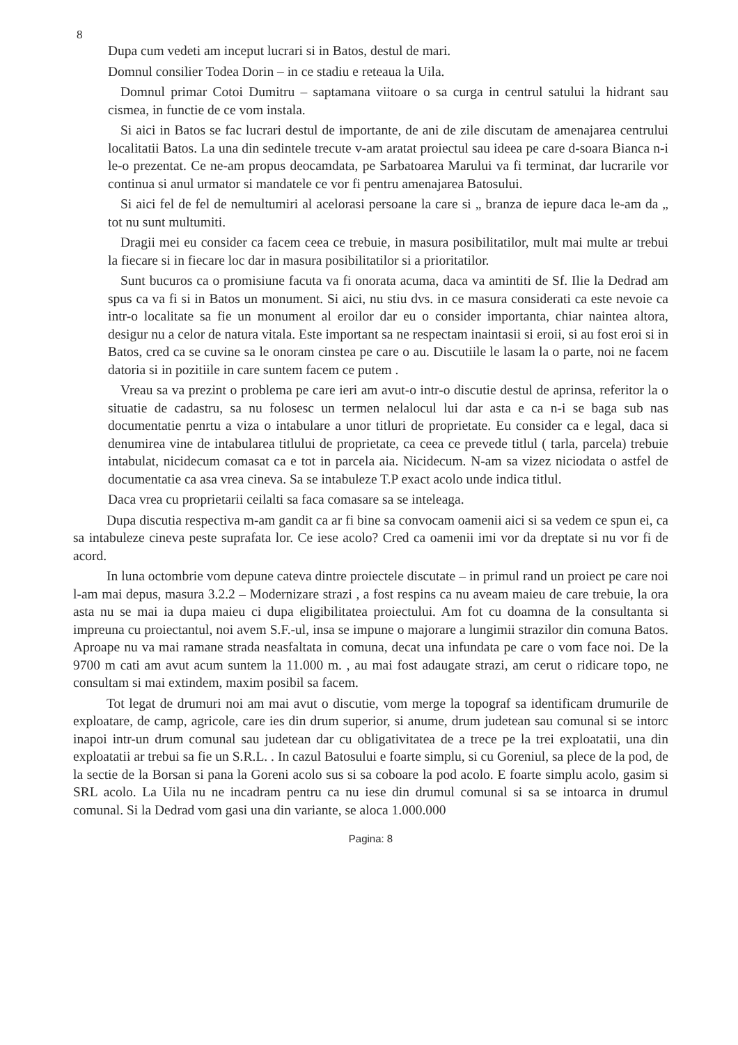8
Dupa cum vedeti am inceput lucrari si in Batos, destul de mari.
Domnul consilier Todea Dorin – in ce stadiu e reteaua la Uila.
Domnul primar Cotoi Dumitru – saptamana viitoare o sa curga in centrul satului la hidrant sau cismea, in functie de ce vom instala.
Si aici in Batos se fac lucrari destul de importante, de ani de zile discutam de amenajarea centrului localitatii Batos. La una din sedintele trecute v-am aratat proiectul sau ideea pe care d-soara Bianca n-i le-o prezentat. Ce ne-am propus deocamdata, pe Sarbatoarea Marului va fi terminat, dar lucrarile vor continua si anul urmator si mandatele ce vor fi pentru amenajarea Batosului.
Si aici fel de fel de nemultumiri al acelorasi persoane la care si „ branza de iepure daca le-am da „ tot nu sunt multumiti.
Dragii mei eu consider ca facem ceea ce trebuie, in masura posibilitatilor, mult mai multe ar trebui la fiecare si in fiecare loc dar in masura posibilitatilor si a prioritatilor.
Sunt bucuros ca o promisiune facuta va fi onorata acuma, daca va amintiti de Sf. Ilie la Dedrad am spus ca va fi si in Batos un monument. Si aici, nu stiu dvs. in ce masura considerati ca este nevoie ca intr-o localitate sa fie un monument al eroilor dar eu o consider importanta, chiar naintea altora, desigur nu a celor de natura vitala. Este important sa ne respectam inaintasii si eroii, si au fost eroi si in Batos, cred ca se cuvine sa le onoram cinstea pe care o au. Discutiile le lasam la o parte, noi ne facem datoria si in pozitiile in care suntem facem ce putem .
Vreau sa va prezint o problema pe care ieri am avut-o intr-o discutie destul de aprinsa, referitor la o situatie de cadastru, sa nu folosesc un termen nelalocul lui dar asta e ca n-i se baga sub nas documentatie penrtu a viza o intabulare a unor titluri de proprietate. Eu consider ca e legal, daca si denumirea vine de intabularea titlului de proprietate, ca ceea ce prevede titlul ( tarla, parcela) trebuie intabulat, nicidecum comasat ca e tot in parcela aia. Nicidecum. N-am sa vizez niciodata o astfel de documentatie ca asa vrea cineva. Sa se intabuleze T.P exact acolo unde indica titlul.
Daca vrea cu proprietarii ceilalti sa faca comasare sa se inteleaga.
Dupa discutia respectiva m-am gandit ca ar fi bine sa convocam oamenii aici si sa vedem ce spun ei, ca sa intabuleze cineva peste suprafata lor. Ce iese acolo? Cred ca oamenii imi vor da dreptate si nu vor fi de acord.
In luna octombrie vom depune cateva dintre proiectele discutate – in primul rand un proiect pe care noi l-am mai depus, masura 3.2.2 – Modernizare strazi , a fost respins ca nu aveam maieu de care trebuie, la ora asta nu se mai ia dupa maieu ci dupa eligibilitatea proiectului. Am fot cu doamna de la consultanta si impreuna cu proiectantul, noi avem S.F.-ul, insa se impune o majorare a lungimii strazilor din comuna Batos. Aproape nu va mai ramane strada neasfaltata in comuna, decat una infundata pe care o vom face noi. De la 9700 m cati am avut acum suntem la 11.000 m. , au mai fost adaugate strazi, am cerut o ridicare topo, ne consultam si mai extindem, maxim posibil sa facem.
Tot legat de drumuri noi am mai avut o discutie, vom merge la topograf sa identificam drumurile de exploatare, de camp, agricole, care ies din drum superior, si anume, drum judetean sau comunal si se intorc inapoi intr-un drum comunal sau judetean dar cu obligativitatea de a trece pe la trei exploatatii, una din exploatatii ar trebui sa fie un S.R.L. . In cazul Batosului e foarte simplu, si cu Goreniul, sa plece de la pod, de la sectie de la Borsan si pana la Goreni acolo sus si sa coboare la pod acolo. E foarte simplu acolo, gasim si SRL acolo. La Uila nu ne incadram pentru ca nu iese din drumul comunal si sa se intoarca in drumul comunal. Si la Dedrad vom gasi una din variante, se aloca 1.000.000
Pagina: 8